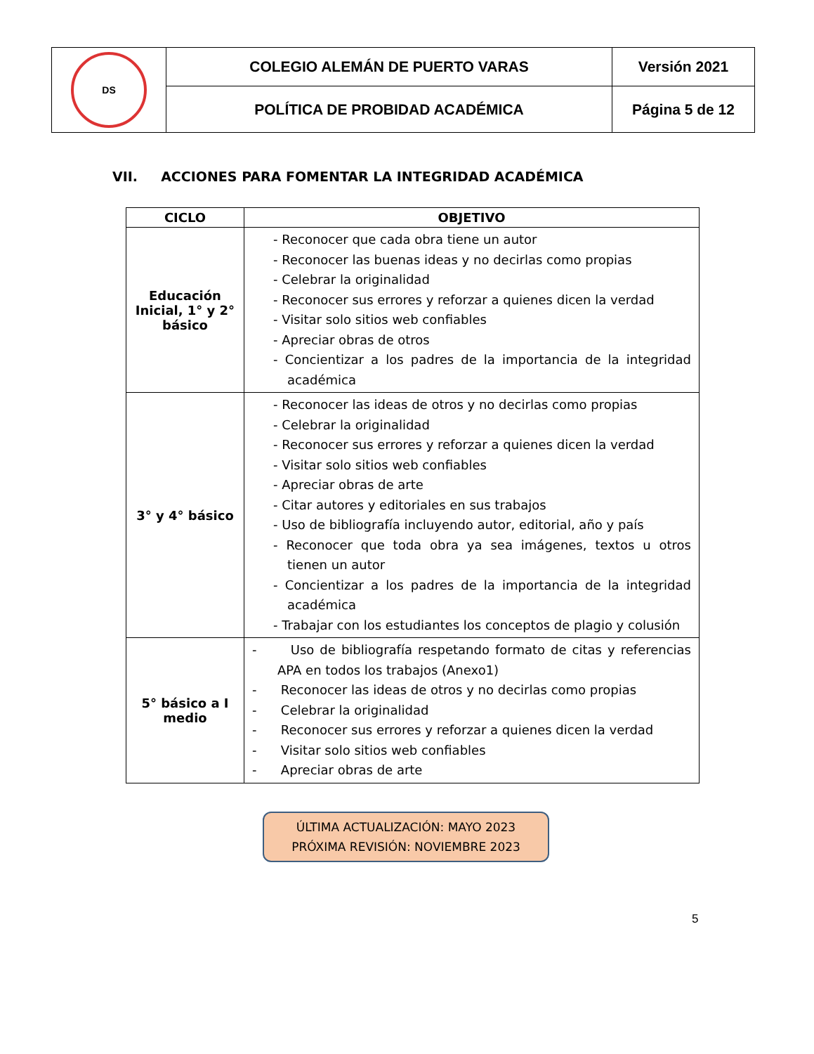| DS | COLEGIO ALEMÁN DE PUERTO VARAS | Versión 2021 |
| | POLÍTICA DE PROBIDAD ACADÉMICA | Página 5 de 12 |
VII. ACCIONES PARA FOMENTAR LA INTEGRIDAD ACADÉMICA
| CICLO | OBJETIVO |
| --- | --- |
| Educación Inicial, 1° y 2° básico | - Reconocer que cada obra tiene un autor - Reconocer las buenas ideas y no decirlas como propias - Celebrar la originalidad - Reconocer sus errores y reforzar a quienes dicen la verdad - Visitar solo sitios web confiables - Apreciar obras de otros - Concientizar a los padres de la importancia de la integridad académica |
| 3° y 4° básico | - Reconocer las ideas de otros y no decirlas como propias - Celebrar la originalidad - Reconocer sus errores y reforzar a quienes dicen la verdad - Visitar solo sitios web confiables - Apreciar obras de arte - Citar autores y editoriales en sus trabajos - Uso de bibliografía incluyendo autor, editorial, año y país - Reconocer que toda obra ya sea imágenes, textos u otros tienen un autor - Concientizar a los padres de la importancia de la integridad académica - Trabajar con los estudiantes los conceptos de plagio y colusión |
| 5° básico a I medio | - Uso de bibliografía respetando formato de citas y referencias APA en todos los trabajos (Anexo1) - Reconocer las ideas de otros y no decirlas como propias - Celebrar la originalidad - Reconocer sus errores y reforzar a quienes dicen la verdad - Visitar solo sitios web confiables - Apreciar obras de arte |
ÚLTIMA ACTUALIZACIÓN: MAYO 2023
PRÓXIMA REVISIÓN: NOVIEMBRE 2023
5